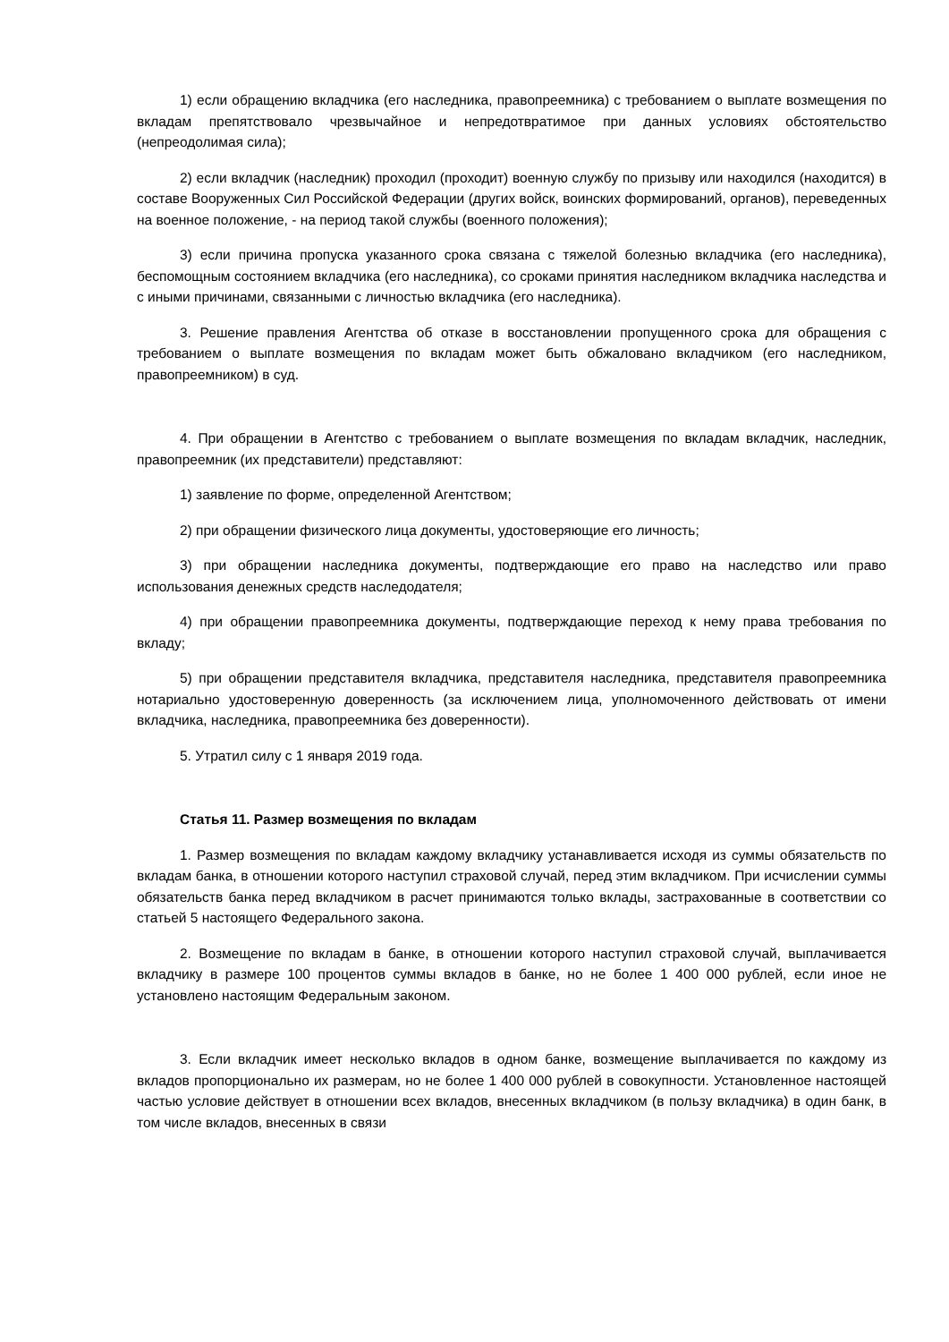1) если обращению вкладчика (его наследника, правопреемника) с требованием о выплате возмещения по вкладам препятствовало чрезвычайное и непредотвратимое при данных условиях обстоятельство (непреодолимая сила);
2) если вкладчик (наследник) проходил (проходит) военную службу по призыву или находился (находится) в составе Вооруженных Сил Российской Федерации (других войск, воинских формирований, органов), переведенных на военное положение, - на период такой службы (военного положения);
3) если причина пропуска указанного срока связана с тяжелой болезнью вкладчика (его наследника), беспомощным состоянием вкладчика (его наследника), со сроками принятия наследником вкладчика наследства и с иными причинами, связанными с личностью вкладчика (его наследника).
3. Решение правления Агентства об отказе в восстановлении пропущенного срока для обращения с требованием о выплате возмещения по вкладам может быть обжаловано вкладчиком (его наследником, правопреемником) в суд.
4. При обращении в Агентство с требованием о выплате возмещения по вкладам вкладчик, наследник, правопреемник (их представители) представляют:
1) заявление по форме, определенной Агентством;
2) при обращении физического лица документы, удостоверяющие его личность;
3) при обращении наследника документы, подтверждающие его право на наследство или право использования денежных средств наследодателя;
4) при обращении правопреемника документы, подтверждающие переход к нему права требования по вкладу;
5) при обращении представителя вкладчика, представителя наследника, представителя правопреемника нотариально удостоверенную доверенность (за исключением лица, уполномоченного действовать от имени вкладчика, наследника, правопреемника без доверенности).
5. Утратил силу с 1 января 2019 года.
Статья 11. Размер возмещения по вкладам
1. Размер возмещения по вкладам каждому вкладчику устанавливается исходя из суммы обязательств по вкладам банка, в отношении которого наступил страховой случай, перед этим вкладчиком. При исчислении суммы обязательств банка перед вкладчиком в расчет принимаются только вклады, застрахованные в соответствии со статьей 5 настоящего Федерального закона.
2. Возмещение по вкладам в банке, в отношении которого наступил страховой случай, выплачивается вкладчику в размере 100 процентов суммы вкладов в банке, но не более 1 400 000 рублей, если иное не установлено настоящим Федеральным законом.
3. Если вкладчик имеет несколько вкладов в одном банке, возмещение выплачивается по каждому из вкладов пропорционально их размерам, но не более 1 400 000 рублей в совокупности. Установленное настоящей частью условие действует в отношении всех вкладов, внесенных вкладчиком (в пользу вкладчика) в один банк, в том числе вкладов, внесенных в связи